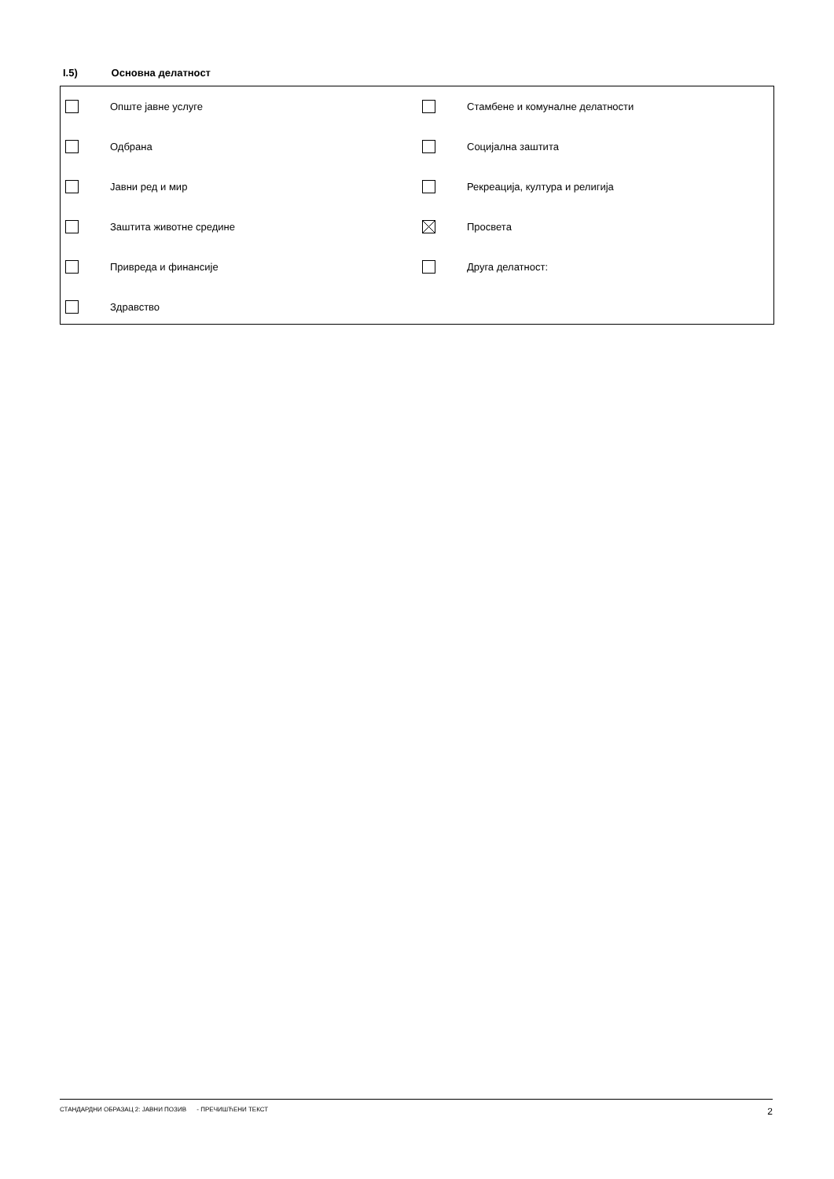I.5) Основна делатност
Опште јавне услуге
Стамбене и комуналне делатности
Одбрана
Социјална заштита
Јавни ред и мир
Рекреација, култура и религија
Заштита животне средине
Просвета
Привреда и финансије
Друга делатност:
Здравство
СТАНДАРДНИ ОБРАЗАЦ 2: ЈАВНИ ПОЗИВ - ПРЕЧИШЋЕНИ ТЕКСТ 2